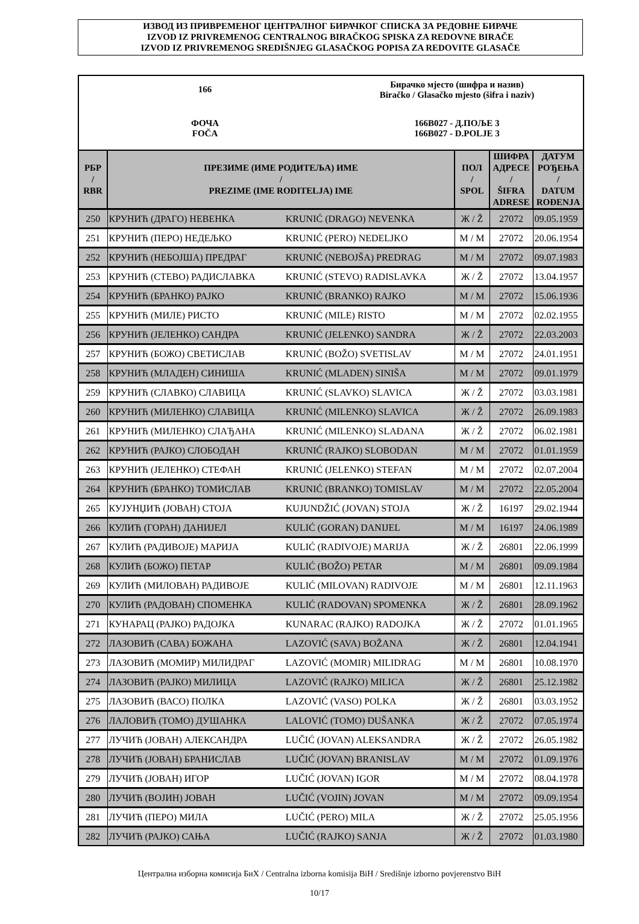ИЗВОД ИЗ ПРИВРЕМЕНОГ ЦЕНТРАЛНОГ БИРАЧКОГ СПИСКА ЗА РЕДОВНЕ БИРАЧЕ
IZVOD IZ PRIVREMENOG CENTRALNOG BIRAČKOG SPISKA ZA REDOVNE BIRAČE
IZVOD IZ PRIVREMENOG SREDIŠNJEG GLASAČKOG POPISA ZA REDOVITE GLASAČE
166
Бирачко мјесто (шифра и назив)
Biračko / Glasačko mjesto (šifra i naziv)
ФОЧА
FOČA
166B027 - Д.ПОЉЕ 3
166B027 - D.POLJE 3
| РБР / RBR | ПРЕЗИМЕ (ИМЕ РОДИТЕЉА) ИМЕ / PREZIME (IME RODITELJA) IME | | ПОЛ / SPOL | ШИФРА АДРЕСЕ / ŠIFRA ADRESE | ДАТУМ РОЂЕЊА / DATUM ROĐENJA |
| --- | --- | --- | --- | --- | --- |
| 250 | КРУНИЋ (ДРАГО) НЕВЕНКА | KRUNIĆ (DRAGO) NEVENKA | Ж / Ž | 27072 | 09.05.1959 |
| 251 | КРУНИЋ (ПЕРО) НЕДЕЉКО | KRUNIĆ (PERO) NEDELJKO | М / M | 27072 | 20.06.1954 |
| 252 | КРУНИЋ (НЕБОЈША) ПРЕДРАГ | KRUNIĆ (NEBOJŠA) PREDRAG | М / M | 27072 | 09.07.1983 |
| 253 | КРУНИЋ (СТЕВО) РАДИСЛАВКА | KRUNIĆ (STEVO) RADISLAVKA | Ж / Ž | 27072 | 13.04.1957 |
| 254 | КРУНИЋ (БРАНКО) РАЈКО | KRUNIĆ (BRANKO) RAJKO | М / M | 27072 | 15.06.1936 |
| 255 | КРУНИЋ (МИЛЕ) РИСТО | KRUNIĆ (MILE) RISTO | М / M | 27072 | 02.02.1955 |
| 256 | КРУНИЋ (ЈЕЛЕНКО) САНДРА | KRUNIĆ (JELENKO) SANDRA | Ж / Ž | 27072 | 22.03.2003 |
| 257 | КРУНИЋ (БОЖО) СВЕТИСЛАВ | KRUNIĆ (BOŽO) SVETISLAV | М / M | 27072 | 24.01.1951 |
| 258 | КРУНИЋ (МЛАДЕН) СИНИША | KRUNIĆ (MLADEN) SINIŠA | М / M | 27072 | 09.01.1979 |
| 259 | КРУНИЋ (СЛАВКО) СЛАВИЦА | KRUNIĆ (SLAVKO) SLAVICA | Ж / Ž | 27072 | 03.03.1981 |
| 260 | КРУНИЋ (МИЛЕНКО) СЛАВИЦА | KRUNIĆ (MILENKO) SLAVICA | Ж / Ž | 27072 | 26.09.1983 |
| 261 | КРУНИЋ (МИЛЕНКО) СЛАЂАНА | KRUNIĆ (MILENKO) SLAĐANA | Ж / Ž | 27072 | 06.02.1981 |
| 262 | КРУНИЋ (РАЈКО) СЛОБОДАН | KRUNIĆ (RAJKO) SLOBODAN | М / M | 27072 | 01.01.1959 |
| 263 | КРУНИЋ (ЈЕЛЕНКО) СТЕФАН | KRUNIĆ (JELENKO) STEFAN | М / M | 27072 | 02.07.2004 |
| 264 | КРУНИЋ (БРАНКО) ТОМИСЛАВ | KRUNIĆ (BRANKO) TOMISLAV | М / M | 27072 | 22.05.2004 |
| 265 | КУЈУНЏИЋ (ЈОВАН) СТОЈА | KUJUNDŽIĆ (JOVAN) STOJA | Ж / Ž | 16197 | 29.02.1944 |
| 266 | КУЛИЋ (ГОРАН) ДАНИЈЕЛ | KULIĆ (GORAN) DANIJEL | М / M | 16197 | 24.06.1989 |
| 267 | КУЛИЋ (РАДИВОЈЕ) МАРИЈА | KULIĆ (RADIVOJE) MARIJA | Ж / Ž | 26801 | 22.06.1999 |
| 268 | КУЛИЋ (БОЖО) ПЕТАР | KULIĆ (BOŽO) PETAR | М / M | 26801 | 09.09.1984 |
| 269 | КУЛИЋ (МИЛОВАН) РАДИВОЈЕ | KULIĆ (MILOVAN) RADIVOJE | М / M | 26801 | 12.11.1963 |
| 270 | КУЛИЋ (РАДОВАН) СПОМЕНКА | KULIĆ (RADOVAN) SPOMENKA | Ж / Ž | 26801 | 28.09.1962 |
| 271 | КУНАРАЦ (РАЈКО) РАДОЈКА | KUNARAC (RAJKO) RADOJKA | Ж / Ž | 27072 | 01.01.1965 |
| 272 | ЛАЗОВИЋ (САВА) БОЖАНА | LAZOVIĆ (SAVA) BOŽANA | Ж / Ž | 26801 | 12.04.1941 |
| 273 | ЛАЗОВИЋ (МОМИР) МИЛИДРАГ | LAZOVIĆ (MOMIR) MILIDRAG | М / M | 26801 | 10.08.1970 |
| 274 | ЛАЗОВИЋ (РАЈКО) МИЛИЦА | LAZOVIĆ (RAJKO) MILICA | Ж / Ž | 26801 | 25.12.1982 |
| 275 | ЛАЗОВИЋ (ВАСО) ПОЛКА | LAZOVIĆ (VASO) POLKA | Ж / Ž | 26801 | 03.03.1952 |
| 276 | ЛАЛОВИЋ (ТОМО) ДУШАНКА | LALOVIĆ (TOMO) DUŠANKA | Ж / Ž | 27072 | 07.05.1974 |
| 277 | ЛУЧИЋ (ЈОВАН) АЛЕКСАНДРА | LUČIĆ (JOVAN) ALEKSANDRA | Ж / Ž | 27072 | 26.05.1982 |
| 278 | ЛУЧИЋ (ЈОВАН) БРАНИСЛАВ | LUČIĆ (JOVAN) BRANISLAV | М / M | 27072 | 01.09.1976 |
| 279 | ЛУЧИЋ (ЈОВАН) ИГОР | LUČIĆ (JOVAN) IGOR | М / M | 27072 | 08.04.1978 |
| 280 | ЛУЧИЋ (ВОЈИН) ЈОВАН | LUČIĆ (VOJIN) JOVAN | М / M | 27072 | 09.09.1954 |
| 281 | ЛУЧИЋ (ПЕРО) МИЛА | LUČIĆ (PERO) MILA | Ж / Ž | 27072 | 25.05.1956 |
| 282 | ЛУЧИЋ (РАЈКО) САЊА | LUČIĆ (RAJKO) SANJA | Ж / Ž | 27072 | 01.03.1980 |
Централна изборна комисија БиХ / Centralna izborna komisija BiH / Središnje izborno povjerenstvo BiH
10/17